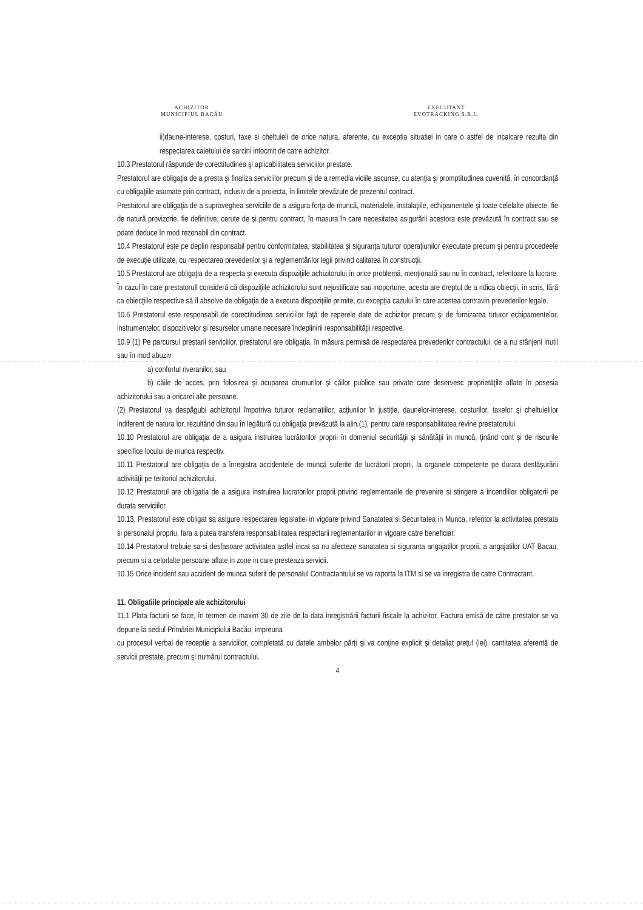ACHIZITOR
MUNICIPIUL BACĂU
EXECUTANT
EVOTRACKING S.R.L.
ii)daune-interese, costuri, taxe si cheltuieli de orice natura, aferente, cu exceptia situatiei in care o astfel de incalcare rezulta din respectarea caietului de sarcini intocmit de catre achizitor.
10.3 Prestatorul răspunde de corectitudinea şi aplicabilitatea serviciilor prestate.
Prestatorul are obligaţia de a presta şi finaliza serviciilor precum şi de a remedia viciile ascunse, cu atenţia şi promptitudinea cuvenită, în concordanţă cu obligaţiile asumate prin contract, inclusiv de a proiecta, în limitele prevăzute de prezentul contract.
Prestatorul are obligaţia de a supraveghea serviciile de a asigura forţa de muncă, materialele, instalaţiile, echipamentele şi toate celelalte obiecte, fie de natură provizorie, fie definitive, cerute de şi pentru contract, în masura în care necesitatea asigurării acestora este prevăzută în contract sau se poate deduce în mod rezonabil din contract.
10.4 Prestatorul este pe deplin responsabil pentru conformitatea, stabilitatea şi siguranţa tuturor operaţiunilor executate precum şi pentru procedeele de execuţie utilizate, cu respectarea prevederilor şi a reglementărilor legii privind calitatea în construcţii.
10.5 Prestatorul are obligaţia de a respecta şi executa dispoziţiile achizitorului în orice problemă, menţionată sau nu în contract, referitoare la lucrare. În cazul în care prestatorull consideră că dispoziţiile achizitorului sunt nejustificate sau inoportune, acesta are dreptul de a ridica obiecţii, în scris, fără ca obiecţiile respective să îl absolve de obligaţia de a executa dispoziţiile primite, cu excepţia cazului în care acestea contravin prevederilor legale.
10.6 Prestatorul este responsabil de corectitudinea serviciilor faţă de reperele date de achizitor precum şi de furnizarea tuturor echipamentelor, instrumentelor, dispozitivelor şi resurselor umane necesare îndeplinirii responsabilităţii respective.
10.9 (1) Pe parcursul prestarii serviciilor, prestatorul are obligaţia, în măsura permisă de respectarea prevederilor contractului, de a nu stânjeni inutil sau în mod abuziv:
a) confortul riveranilor, sau
b) căile de acces, prin folosirea şi ocuparea drumurilor şi căilor publice sau private care deservesc proprietăţile aflate în posesia achizitorului sau a oricarei alte persoane.
(2) Prestatorul va despăgubi achizitorul împotriva tuturor reclamaţiilor, acţiunilor în justiţie, daunelor-interese, costurilor, taxelor şi cheltuielilor indiferent de natura lor, rezultând din sau în legătură cu obligaţia prevăzută la alin.(1), pentru care responsabilitatea revine prestatorului.
10.10 Prestatorul are obligaţia de a asigura instruirea lucrătorilor proprii în domeniul securităţii şi sănătăţii în muncă, ţinând cont şi de riscurile specifice locului de munca respectiv.
10.11 Prestatorul are obligaţia de a înregistra accidentele de muncă suferite de lucrătorii proprii, la organele competente pe durata desfăşurării activităţii pe teritoriul achizitorului.
10.12 Prestatorul are obligatia de a asigura instruirea lucratorilor proprii privind reglementarile de prevenire si stingere a incendiilor obligatorii pe durata serviciilor.
10.13. Prestatorul este obligat sa asigure respectarea legislatiei in vigoare privind Sanatatea si Securitatea in Munca, referitor la activitatea prestata si personalul propriu, fara a putea transfera responsabilitatea respectarii reglementarilor in vigoare catre beneficiar.
10.14 Prestatorul trebuie sa-si desfasoare activitatea astfel incat sa nu afecteze sanatatea si siguranta angajatilor proprii, a angajatilor UAT Bacau, precum si a celorlalte persoane aflate in zone in care presteaza servicii.
10.15 Orice incident sau accident de munca suferit de personalul Contractantului se va raporta la ITM si se va inregistra de catre Contractant.
11. Obligatiile principale ale achizitorului
11.1 Plata facturii se face, în termen de maxim 30 de zile de la data inregistrării facturii fiscale la achizitor. Factura emisă de către prestator se va depune la sediul Primăriei Municipiului Bacău, impreuna
cu procesul verbal de receptie a serviciilor, completată cu datele ambelor părţi şi va conţine explicit şi detaliat preţul (lei), cantitatea aferentă de servicii prestate, precum şi numărul contractului.
4